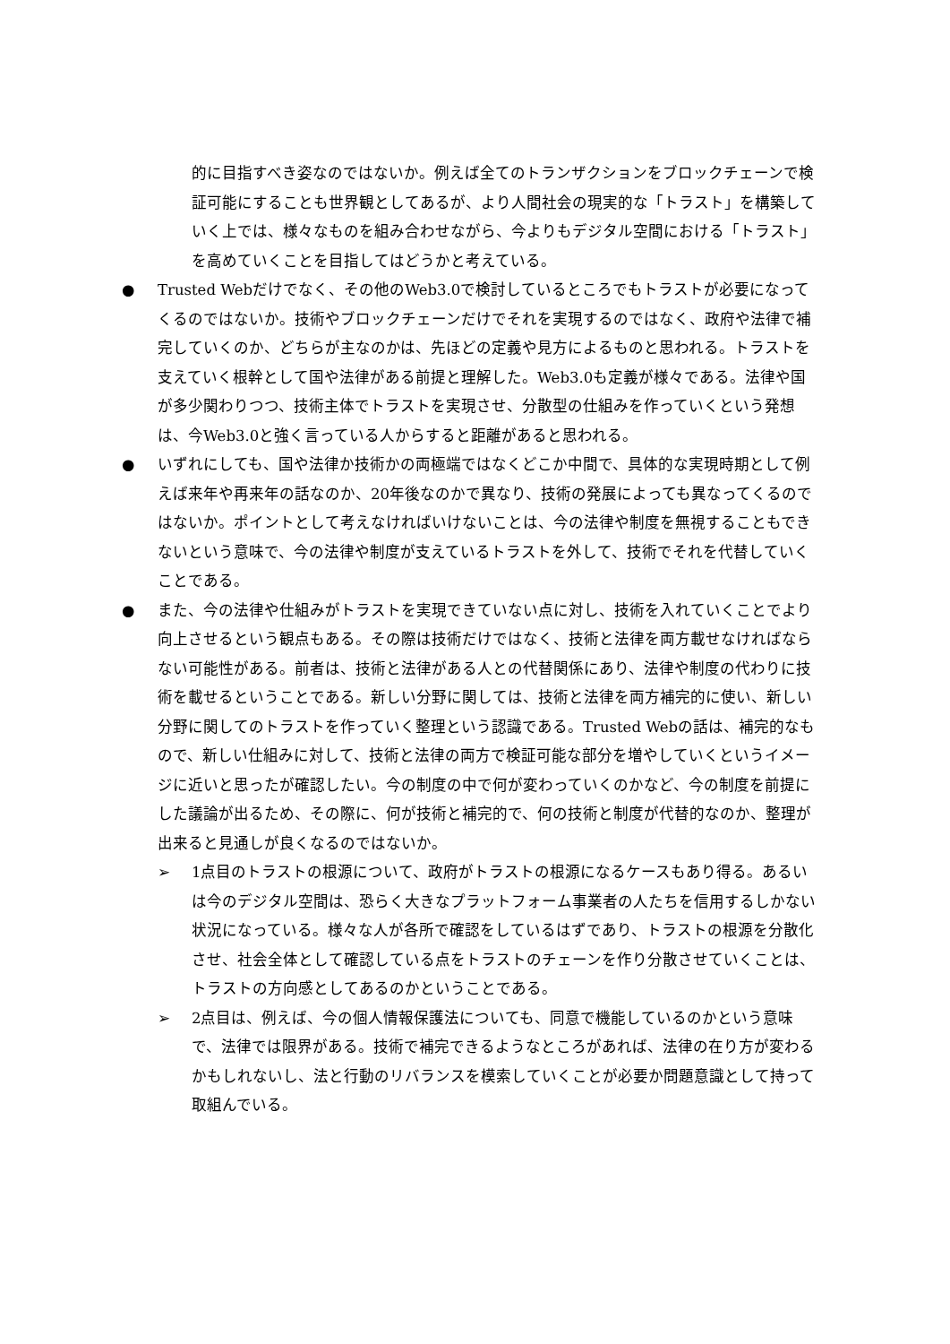的に目指すべき姿なのではないか。例えば全てのトランザクションをブロックチェーンで検証可能にすることも世界観としてあるが、より人間社会の現実的な「トラスト」を構築していく上では、様々なものを組み合わせながら、今よりもデジタル空間における「トラスト」を高めていくことを目指してはどうかと考えている。
● Trusted Webだけでなく、その他のWeb3.0で検討しているところでもトラストが必要になってくるのではないか。技術やブロックチェーンだけでそれを実現するのではなく、政府や法律で補完していくのか、どちらが主なのかは、先ほどの定義や見方によるものと思われる。トラストを支えていく根幹として国や法律がある前提と理解した。Web3.0も定義が様々である。法律や国が多少関わりつつ、技術主体でトラストを実現させ、分散型の仕組みを作っていくという発想は、今Web3.0と強く言っている人からすると距離があると思われる。
● いずれにしても、国や法律か技術かの両極端ではなくどこか中間で、具体的な実現時期として例えば来年や再来年の話なのか、20年後なのかで異なり、技術の発展によっても異なってくるのではないか。ポイントとして考えなければいけないことは、今の法律や制度を無視することもできないという意味で、今の法律や制度が支えているトラストを外して、技術でそれを代替していくことである。
● また、今の法律や仕組みがトラストを実現できていない点に対し、技術を入れていくことでより向上させるという観点もある。その際は技術だけではなく、技術と法律を両方載せなければならない可能性がある。前者は、技術と法律がある人との代替関係にあり、法律や制度の代わりに技術を載せるということである。新しい分野に関しては、技術と法律を両方補完的に使い、新しい分野に関してのトラストを作っていく整理という認識である。Trusted Webの話は、補完的なもので、新しい仕組みに対して、技術と法律の両方で検証可能な部分を増やしていくというイメージに近いと思ったが確認したい。今の制度の中で何が変わっていくのかなど、今の制度を前提にした議論が出るため、その際に、何が技術と補完的で、何の技術と制度が代替的なのか、整理が出来ると見通しが良くなるのではないか。
➢ 1点目のトラストの根源について、政府がトラストの根源になるケースもあり得る。あるいは今のデジタル空間は、恐らく大きなプラットフォーム事業者の人たちを信用するしかない状況になっている。様々な人が各所で確認をしているはずであり、トラストの根源を分散化させ、社会全体として確認している点をトラストのチェーンを作り分散させていくことは、トラストの方向感としてあるのかということである。
➢ 2点目は、例えば、今の個人情報保護法についても、同意で機能しているのかという意味で、法律では限界がある。技術で補完できるようなところがあれば、法律の在り方が変わるかもしれないし、法と行動のリバランスを模索していくことが必要か問題意識として持って取組んでいる。